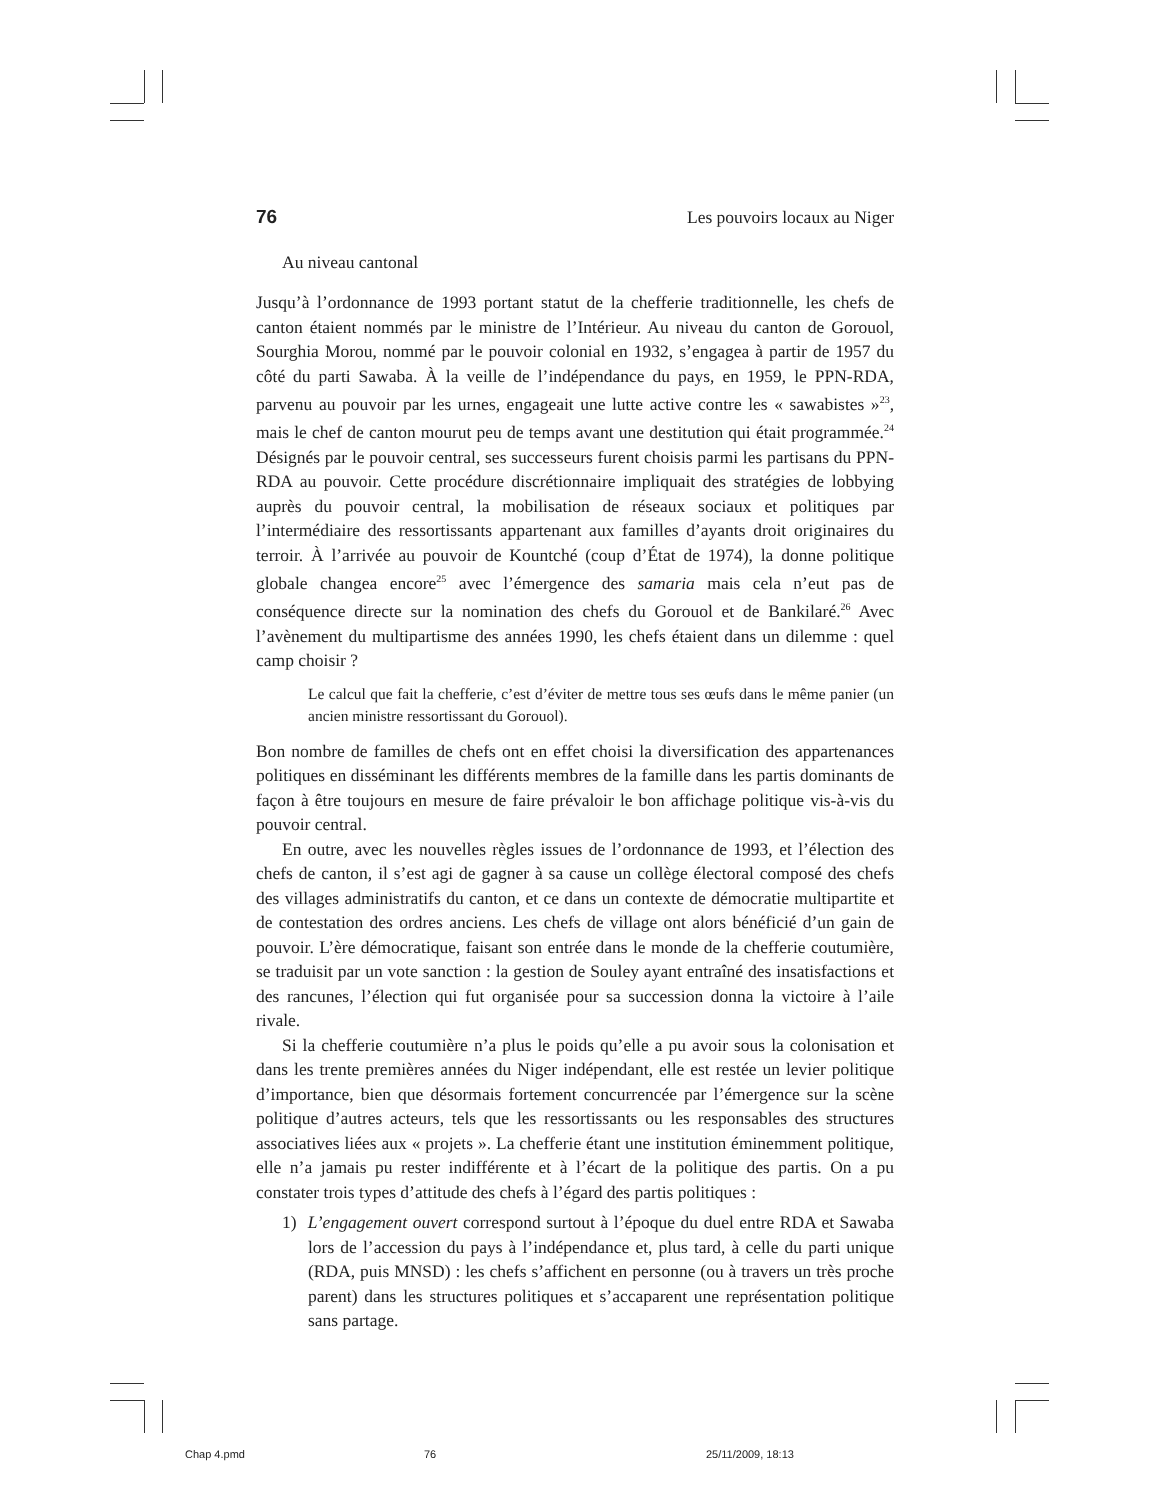76 Les pouvoirs locaux au Niger
Au niveau cantonal
Jusqu’à l’ordonnance de 1993 portant statut de la chefferie traditionnelle, les chefs de canton étaient nommés par le ministre de l’Intérieur. Au niveau du canton de Gorouol, Sourghia Morou, nommé par le pouvoir colonial en 1932, s’engagea à partir de 1957 du côté du parti Sawaba. À la veille de l’indépendance du pays, en 1959, le PPN-RDA, parvenu au pouvoir par les urnes, engageait une lutte active contre les « sawabistes »<sup>23</sup>, mais le chef de canton mourut peu de temps avant une destitution qui était programmée.<sup>24</sup> Désignés par le pouvoir central, ses successeurs furent choisis parmi les partisans du PPN-RDA au pouvoir. Cette procédure discrétionnaire impliquait des stratégies de lobbying auprès du pouvoir central, la mobilisation de réseaux sociaux et politiques par l’intermédiaire des ressortissants appartenant aux familles d’ayants droit originaires du terroir. À l’arrivée au pouvoir de Kountché (coup d’État de 1974), la donne politique globale changea encore<sup>25</sup> avec l’émergence des samaria mais cela n’eut pas de conséquence directe sur la nomination des chefs du Gorouol et de Bankilaré.<sup>26</sup> Avec l’avènement du multipartisme des années 1990, les chefs étaient dans un dilemme : quel camp choisir ?
Le calcul que fait la chefferie, c’est d’éviter de mettre tous ses œufs dans le même panier (un ancien ministre ressortissant du Gorouol).
Bon nombre de familles de chefs ont en effet choisi la diversification des appartenances politiques en disséminant les différents membres de la famille dans les partis dominants de façon à être toujours en mesure de faire prévaloir le bon affichage politique vis-à-vis du pouvoir central.
En outre, avec les nouvelles règles issues de l’ordonnance de 1993, et l’élection des chefs de canton, il s’est agi de gagner à sa cause un collège électoral composé des chefs des villages administratifs du canton, et ce dans un contexte de démocratie multipartite et de contestation des ordres anciens. Les chefs de village ont alors bénéficié d’un gain de pouvoir. L’ère démocratique, faisant son entrée dans le monde de la chefferie coutumière, se traduisit par un vote sanction : la gestion de Souley ayant entraîné des insatisfactions et des rancunes, l’élection qui fut organisée pour sa succession donna la victoire à l’aile rivale.
Si la chefferie coutumière n’a plus le poids qu’elle a pu avoir sous la colonisation et dans les trente premières années du Niger indépendant, elle est restée un levier politique d’importance, bien que désormais fortement concurrencée par l’émergence sur la scène politique d’autres acteurs, tels que les ressortissants ou les responsables des structures associatives liées aux « projets ». La chefferie étant une institution éminemment politique, elle n’a jamais pu rester indifférente et à l’écart de la politique des partis. On a pu constater trois types d’attitude des chefs à l’égard des partis politiques :
1) L’engagement ouvert correspond surtout à l’époque du duel entre RDA et Sawaba lors de l’accession du pays à l’indépendance et, plus tard, à celle du parti unique (RDA, puis MNSD) : les chefs s’affichent en personne (ou à travers un très proche parent) dans les structures politiques et s’accaparent une représentation politique sans partage.
Chap 4.pmd 76 25/11/2009, 18:13